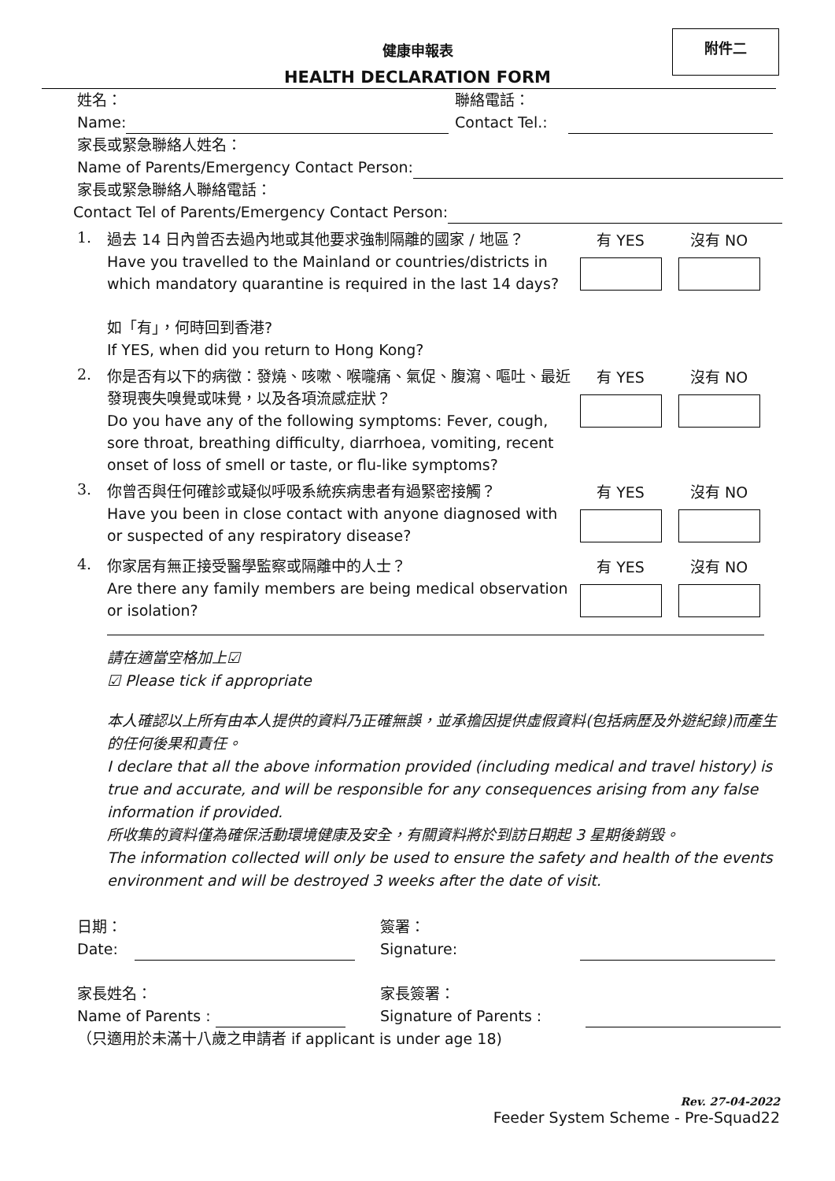附件二
健康申報表
HEALTH DECLARATION FORM
姓名：
Name:
聯絡電話：
Contact Tel.:
家長或緊急聯絡人姓名：
Name of Parents/Emergency Contact Person:
家長或緊急聯絡人聯絡電話：
Contact Tel of Parents/Emergency Contact Person:
1.
過去 14 日內曾否去過內地或其他要求強制隔離的國家 / 地區？
Have you travelled to the Mainland or countries/districts in which mandatory quarantine is required in the last 14 days?
如「有」，何時回到香港?
If YES, when did you return to Hong Kong?
有 YES 沒有 NO
2.
你是否有以下的病徵：發燒、咳嗽、喉嚨痛、氣促、腹瀉、嘔吐、最近發現喪失嗅覺或味覺，以及各項流感症狀？
Do you have any of the following symptoms: Fever, cough, sore throat, breathing difficulty, diarrhoea, vomiting, recent onset of loss of smell or taste, or flu-like symptoms?
有 YES 沒有 NO
3.
你曾否與任何確診或疑似呼吸系統疾病患者有過緊密接觸？
Have you been in close contact with anyone diagnosed with or suspected of any respiratory disease?
有 YES 沒有 NO
4.
你家居有無正接受醫學監察或隔離中的人士？
Are there any family members are being medical observation or isolation?
有 YES 沒有 NO
請在適當空格加上☑
☑ Please tick if appropriate
本人確認以上所有由本人提供的資料乃正確無誤，並承擔因提供虛假資料(包括病歷及外遊紀錄)而產生的任何後果和責任。
I declare that all the above information provided (including medical and travel history) is true and accurate, and will be responsible for any consequences arising from any false information if provided.
所收集的資料僅為確保活動環境健康及安全，有關資料將於到訪日期起 3 星期後銷毀。
The information collected will only be used to ensure the safety and health of the events environment and will be destroyed 3 weeks after the date of visit.
日期：
Date:
簽署：
Signature:
家長姓名：
Name of Parents :
家長簽署：
Signature of Parents :
（只適用於未滿十八歲之申請者 if applicant is under age 18)
Rev. 27-04-2022
Feeder System Scheme - Pre-Squad22